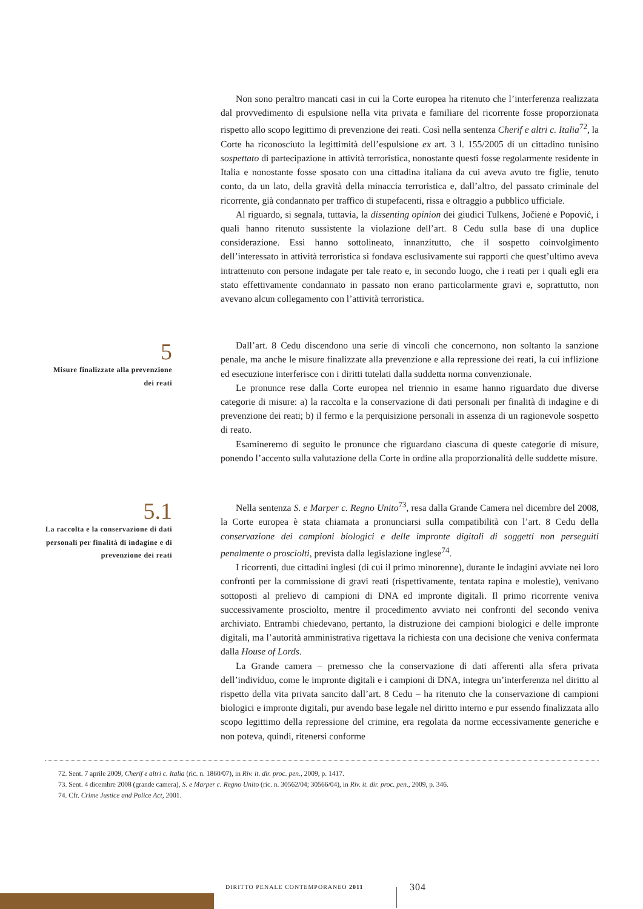Non sono peraltro mancati casi in cui la Corte europea ha ritenuto che l’interferenza realizzata dal provvedimento di espulsione nella vita privata e familiare del ricorrente fosse proporzionata rispetto allo scopo legittimo di prevenzione dei reati. Così nella sentenza Cherif e altri c. Italia<sup>72</sup>, la Corte ha riconosciuto la legittimità dell’espulsione ex art. 3 l. 155/2005 di un cittadino tunisino sospettato di partecipazione in attività terroristica, nonostante questi fosse regolarmente residente in Italia e nonostante fosse sposato con una cittadina italiana da cui aveva avuto tre figlie, tenuto conto, da un lato, della gravità della minaccia terroristica e, dall’altro, del passato criminale del ricorrente, già condannato per traffico di stupefacenti, rissa e oltraggio a pubblico ufficiale.
Al riguardo, si segnala, tuttavia, la dissenting opinion dei giudici Tulkens, Jočienė e Popović, i quali hanno ritenuto sussistente la violazione dell’art. 8 Cedu sulla base di una duplice considerazione. Essi hanno sottolineato, innanzitutto, che il sospetto coinvolgimento dell’interessato in attività terroristica si fondava esclusivamente sui rapporti che quest’ultimo aveva intrattenuto con persone indagate per tale reato e, in secondo luogo, che i reati per i quali egli era stato effettivamente condannato in passato non erano particolarmente gravi e, soprattutto, non avevano alcun collegamento con l’attività terroristica.
5
Misure finalizzate alla prevenzione dei reati
Dall’art. 8 Cedu discendono una serie di vincoli che concernono, non soltanto la sanzione penale, ma anche le misure finalizzate alla prevenzione e alla repressione dei reati, la cui inflizione ed esecuzione interferisce con i diritti tutelati dalla suddetta norma convenzionale.
Le pronunce rese dalla Corte europea nel triennio in esame hanno riguardato due diverse categorie di misure: a) la raccolta e la conservazione di dati personali per finalità di indagine e di prevenzione dei reati; b) il fermo e la perquisizione personali in assenza di un ragionevole sospetto di reato.
Esamineremo di seguito le pronunce che riguardano ciascuna di queste categorie di misure, ponendo l’accento sulla valutazione della Corte in ordine alla proporzionalità delle suddette misure.
5.1
La raccolta e la conservazione di dati personali per finalità di indagine e di prevenzione dei reati
Nella sentenza S. e Marper c. Regno Unito<sup>73</sup>, resa dalla Grande Camera nel dicembre del 2008, la Corte europea è stata chiamata a pronunciarsi sulla compatibilità con l’art. 8 Cedu della conservazione dei campioni biologici e delle impronte digitali di soggetti non perseguiti penalmente o prosciolti, prevista dalla legislazione inglese<sup>74</sup>.
I ricorrenti, due cittadini inglesi (di cui il primo minorenne), durante le indagini avviate nei loro confronti per la commissione di gravi reati (rispettivamente, tentata rapina e molestie), venivano sottoposti al prelievo di campioni di DNA ed impronte digitali. Il primo ricorrente veniva successivamente prosciolto, mentre il procedimento avviato nei confronti del secondo veniva archiviato. Entrambi chiedevano, pertanto, la distruzione dei campioni biologici e delle impronte digitali, ma l’autorità amministrativa rigettava la richiesta con una decisione che veniva confermata dalla House of Lords.
La Grande camera – premesso che la conservazione di dati afferenti alla sfera privata dell’individuo, come le impronte digitali e i campioni di DNA, integra un’interferenza nel diritto al rispetto della vita privata sancito dall’art. 8 Cedu – ha ritenuto che la conservazione di campioni biologici e impronte digitali, pur avendo base legale nel diritto interno e pur essendo finalizzata allo scopo legittimo della repressione del crimine, era regolata da norme eccessivamente generiche e non poteva, quindi, ritenersi conforme
72. Sent. 7 aprile 2009, Cherif e altri c. Italia (ric. n. 1860/07), in Riv. it. dir. proc. pen., 2009, p. 1417.
73. Sent. 4 dicembre 2008 (grande camera), S. e Marper c. Regno Unito (ric. n. 30562/04; 30566/04), in Riv. it. dir. proc. pen., 2009, p. 346.
74. Cfr. Crime Justice and Police Act, 2001.
DIRITTO PENALE CONTEMPORANEO 2011
304